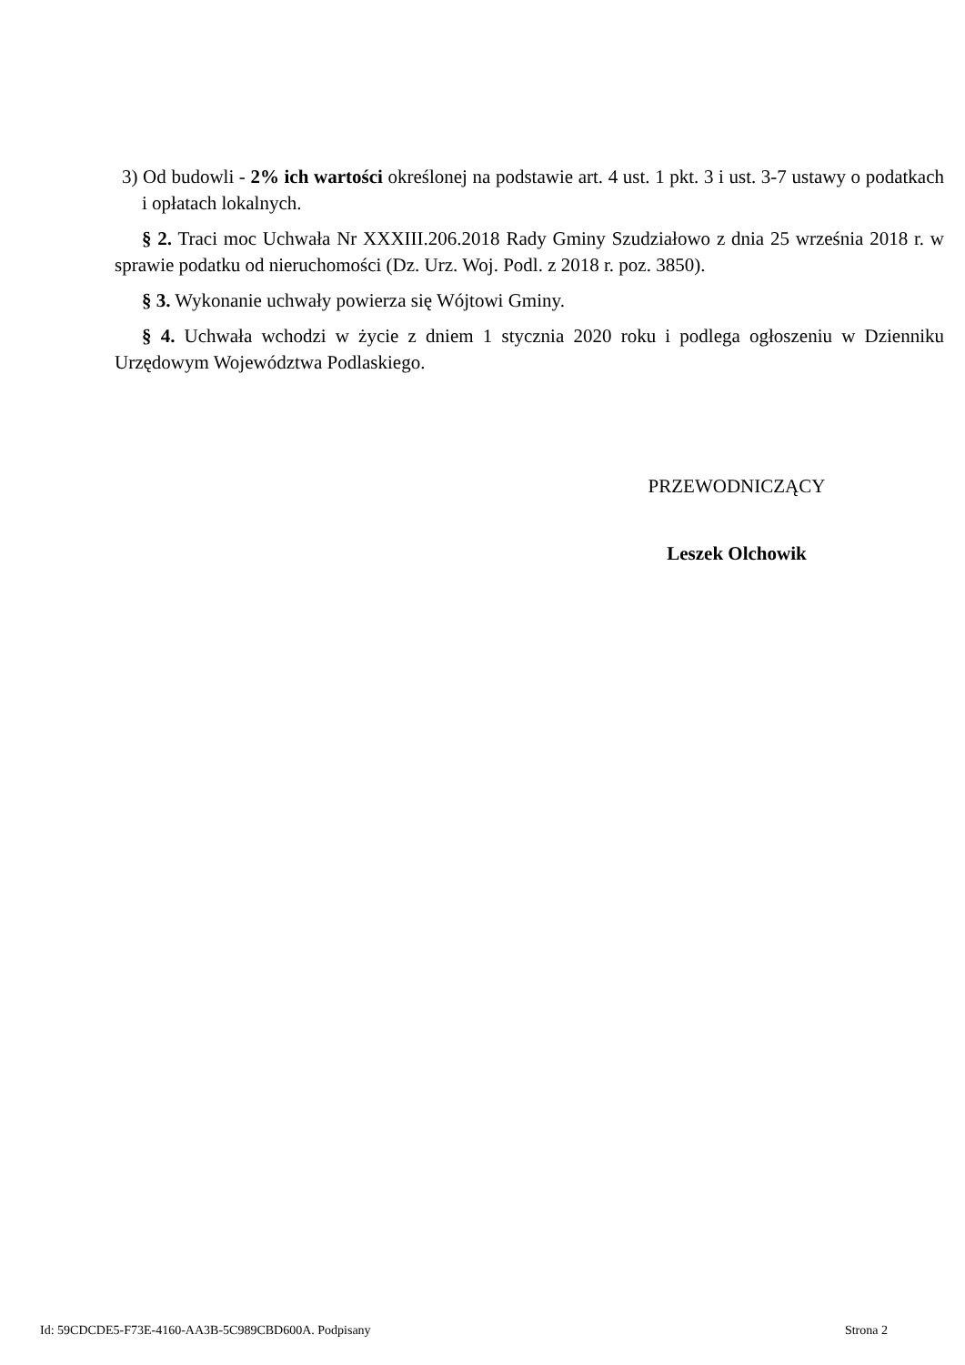3) Od budowli - 2% ich wartości określonej na podstawie art. 4 ust. 1 pkt. 3 i ust. 3-7 ustawy o podatkach i opłatach lokalnych.
§ 2. Traci moc Uchwała Nr XXXIII.206.2018 Rady Gminy Szudziałowo z dnia 25 września 2018 r. w sprawie podatku od nieruchomości (Dz. Urz. Woj. Podl. z 2018 r. poz. 3850).
§ 3. Wykonanie uchwały powierza się Wójtowi Gminy.
§ 4. Uchwała wchodzi w życie z dniem 1 stycznia 2020 roku i podlega ogłoszeniu w Dzienniku Urzędowym Województwa Podlaskiego.
PRZEWODNICZĄCY
Leszek Olchowik
Id: 59CDCDE5-F73E-4160-AA3B-5C989CBD600A. Podpisany Strona 2